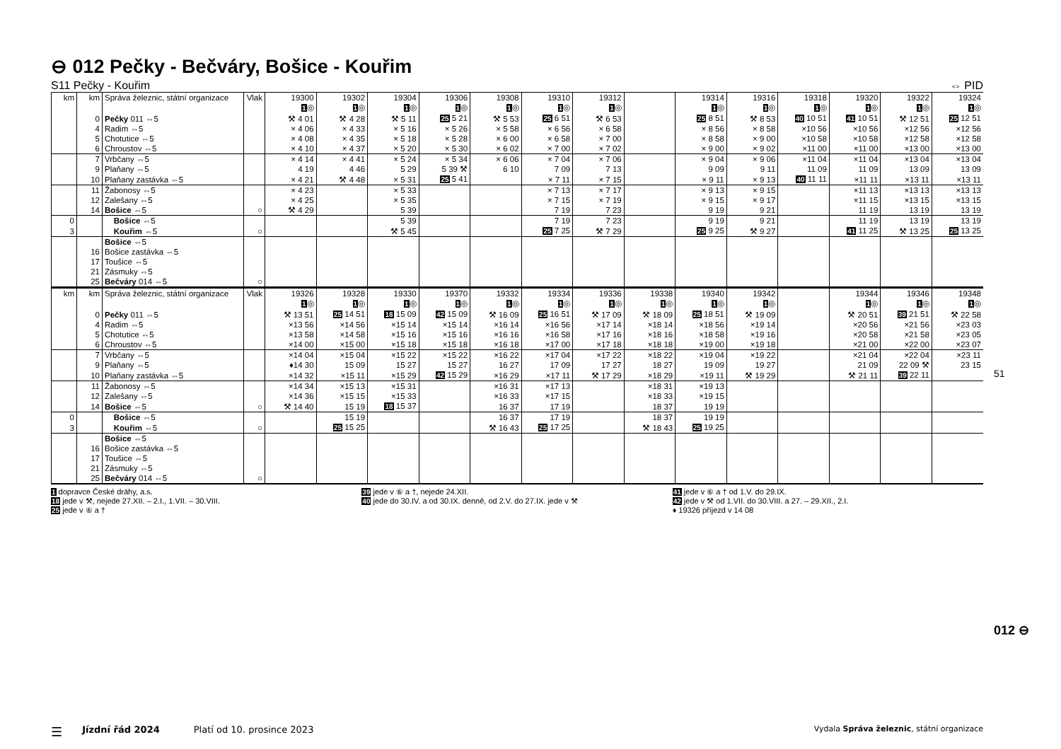⊖ 012 Pečky - Bečváry, Bošice - Kouřim
S11 Pečky - Kouřim ⇔ PID
| km | km | Správa železnic, státní organizace | Vlak | 19300 1 ◎ | 19302 1 ◎ | 19304 1 ◎ | 19306 1 ◎ | 19308 1 ◎ | 19310 1 ◎ | 19312 1 ◎ | | 19314 1 ◎ | 19316 1 ◎ | 19318 1 ◎ | 19320 1 ◎ | 19322 1 ◎ | 19324 1 ◎ |
| --- | --- | --- | --- | --- | --- | --- | --- | --- | --- | --- | --- | --- | --- | --- | --- | --- | --- |
| | 0 | Pečky 011 ⇔5 | | ⚒ 4 01 | ⚒ 4 28 | ⚒ 5 11 | 25 5 21 | ⚒ 5 53 | 25 6 51 | ⚒ 6 53 | | 25 8 51 | ⚒ 8 53 | 40 10 51 | 41 10 51 | ⚒ 12 51 | 25 12 51 |
| | 4 | Radim ⇔5 | | × 4 06 | × 4 33 | × 5 16 | × 5 26 | × 5 58 | × 6 56 | × 6 58 | | × 8 56 | × 8 58 | ×10 56 | ×10 56 | ×12 56 | ×12 56 |
| | 5 | Chotutice ⇔5 | | × 4 08 | × 4 35 | × 5 18 | × 5 28 | × 6 00 | × 6 58 | × 7 00 | | × 8 58 | × 9 00 | ×10 58 | ×10 58 | ×12 58 | ×12 58 |
| | 6 | Chroustov ⇔5 | | × 4 10 | × 4 37 | × 5 20 | × 5 30 | × 6 02 | × 7 00 | × 7 02 | | × 9 00 | × 9 02 | ×11 00 | ×11 00 | ×13 00 | ×13 00 |
| | 7 | Vrbčany ⇔5 | | × 4 14 | × 4 41 | × 5 24 | × 5 34 | × 6 06 | × 7 04 | × 7 06 | | × 9 04 | × 9 06 | ×11 04 | ×11 04 | ×13 04 | ×13 04 |
| | 9 | Plaňany ⇔5 | | 4 19 | 4 46 | 5 29 | 5 39 ⚒ | 6 10 | 7 09 | 7 13 | | 9 09 | 9 11 | 11 09 | 11 09 | 13 09 | 13 09 |
| | 10 | Plaňany zastávka ⇔5 | | × 4 21 | ⚒ 4 48 | × 5 31 | 25 5 41 | | × 7 11 | × 7 15 | | × 9 11 | × 9 13 | 40 11 11 | ×11 11 | ×13 11 | ×13 11 |
| | 11 | Žabonosy ⇔5 | | × 4 23 | | × 5 33 | | | × 7 13 | × 7 17 | | × 9 13 | × 9 15 | | ×11 13 | ×13 13 | ×13 13 |
| | 12 | Zalešany ⇔5 | | × 4 25 | | × 5 35 | | | × 7 15 | × 7 19 | | × 9 15 | × 9 17 | | ×11 15 | ×13 15 | ×13 15 |
| | 14 | Bošice ⇔5 | ○ | ⚒ 4 29 | | 5 39 | | | 7 19 | 7 23 | | 9 19 | 9 21 | | 11 19 | 13 19 | 13 19 |
| 0 | | Bošice ⇔5 | | | | 5 39 | | | 7 19 | 7 23 | | 9 19 | 9 21 | | 11 19 | 13 19 | 13 19 |
| 3 | | Kouřim ⇔5 | ○ | | | ⚒ 5 45 | | | 25 7 25 | ⚒ 7 29 | | 25 9 25 | ⚒ 9 27 | | 41 11 25 | ⚒ 13 25 | 25 13 25 |
| | | Bošice ⇔5 | | | | | | | | | | | | | | | |
| | 16 | Bošice zastávka ⇔5 | | | | | | | | | | | | | | | |
| | 17 | Toušice ⇔5 | | | | | | | | | | | | | | | |
| | 21 | Zásmuky ⇔5 | | | | | | | | | | | | | | | |
| | 25 | Bečváry 014 ⇔5 | ○ | | | | | | | | | | | | | | |
| km | km | Správa železnic, státní organizace | Vlak | 19326 1 ◎ | 19328 1 ◎ | 19330 1 ◎ | 19370 1 ◎ | 19332 1 ◎ | 19334 1 ◎ | 19336 1 ◎ | 19338 1 ◎ | 19340 1 ◎ | 19342 1 ◎ | | 19344 1 ◎ | 19346 1 ◎ | 19348 1 ◎ |
| --- | --- | --- | --- | --- | --- | --- | --- | --- | --- | --- | --- | --- | --- | --- | --- | --- | --- |
| | 0 | Pečky 011 ⇔5 | | ⚒ 13 51 | 25 14 51 | 18 15 09 | 42 15 09 | ⚒ 16 09 | 25 16 51 | ⚒ 17 09 | ⚒ 18 09 | 25 18 51 | ⚒ 19 09 | | ⚒ 20 51 | 39 21 51 | ⚒ 22 58 |
| | 4 | Radim ⇔5 | | ×13 56 | ×14 56 | ×15 14 | ×15 14 | ×16 14 | ×16 56 | ×17 14 | ×18 14 | ×18 56 | ×19 14 | | ×20 56 | ×21 56 | ×23 03 |
| | 5 | Chotutice ⇔5 | | ×13 58 | ×14 58 | ×15 16 | ×15 16 | ×16 16 | ×16 58 | ×17 16 | ×18 16 | ×18 58 | ×19 16 | | ×20 58 | ×21 58 | ×23 05 |
| | 6 | Chroustov ⇔5 | | ×14 00 | ×15 00 | ×15 18 | ×15 18 | ×16 18 | ×17 00 | ×17 18 | ×18 18 | ×19 00 | ×19 18 | | ×21 00 | ×22 00 | ×23 07 |
| | 7 | Vrbčany ⇔5 | | ×14 04 | ×15 04 | ×15 22 | ×15 22 | ×16 22 | ×17 04 | ×17 22 | ×18 22 | ×19 04 | ×19 22 | | ×21 04 | ×22 04 | ×23 11 |
| | 9 | Plaňany ⇔5 | | ♦14 30 | 15 09 | 15 27 | 15 27 | 16 27 | 17 09 | 17 27 | 18 27 | 19 09 | 19 27 | | 21 09 | 22 09 ⚒ | 23 15 |
| | 10 | Plaňany zastávka ⇔5 | | ×14 32 | ×15 11 | ×15 29 | 42 15 29 | ×16 29 | ×17 11 | ⚒ 17 29 | ×18 29 | ×19 11 | ⚒ 19 29 | | ⚒ 21 11 | 39 22 11 | |
| | 11 | Žabonosy ⇔5 | | ×14 34 | ×15 13 | ×15 31 | | ×16 31 | ×17 13 | | ×18 31 | ×19 13 | | | | | |
| | 12 | Zalešany ⇔5 | | ×14 36 | ×15 15 | ×15 33 | | ×16 33 | ×17 15 | | ×18 33 | ×19 15 | | | | | |
| | 14 | Bošice ⇔5 | ○ | ⚒ 14 40 | 15 19 | 18 15 37 | | 16 37 | 17 19 | | 18 37 | 19 19 | | | | | |
| 0 | | Bošice ⇔5 | | | 15 19 | | | 16 37 | 17 19 | | 18 37 | 19 19 | | | | | |
| 3 | | Kouřim ⇔5 | ○ | | 25 15 25 | | | ⚒ 16 43 | 25 17 25 | | ⚒ 18 43 | 25 19 25 | | | | | |
| | | Bošice ⇔5 | | | | | | | | | | | | | | | |
| | 16 | Bošice zastávka ⇔5 | | | | | | | | | | | | | | | |
| | 17 | Toušice ⇔5 | | | | | | | | | | | | | | | |
| | 21 | Zásmuky ⇔5 | | | | | | | | | | | | | | | |
| | 25 | Bečváry 014 ⇔5 | ○ | | | | | | | | | | | | | | |
1 dopravce České dráhy, a.s.
18 jede v ⚒, nejede 27.XII. – 2.I., 1.VII. – 30.VIII.
25 jede v ⑥ a †
39 jede v ⑥ a †, nejede 24.XII.
40 jede do 30.IV. a od 30.IX. denně, od 2.V. do 27.IX. jede v ⚒
41 jede v ⑥ a † od 1.V. do 29.IX.
42 jede v ⚒ od 1.VII. do 30.VIII. a 27. – 29.XII., 2.I.
♦ 19326 příjezd v 14 08
51
012 ⊖
☰ Jízdní řád 2024 Platí od 10. prosince 2023 Vydala Správa železnic, státní organizace